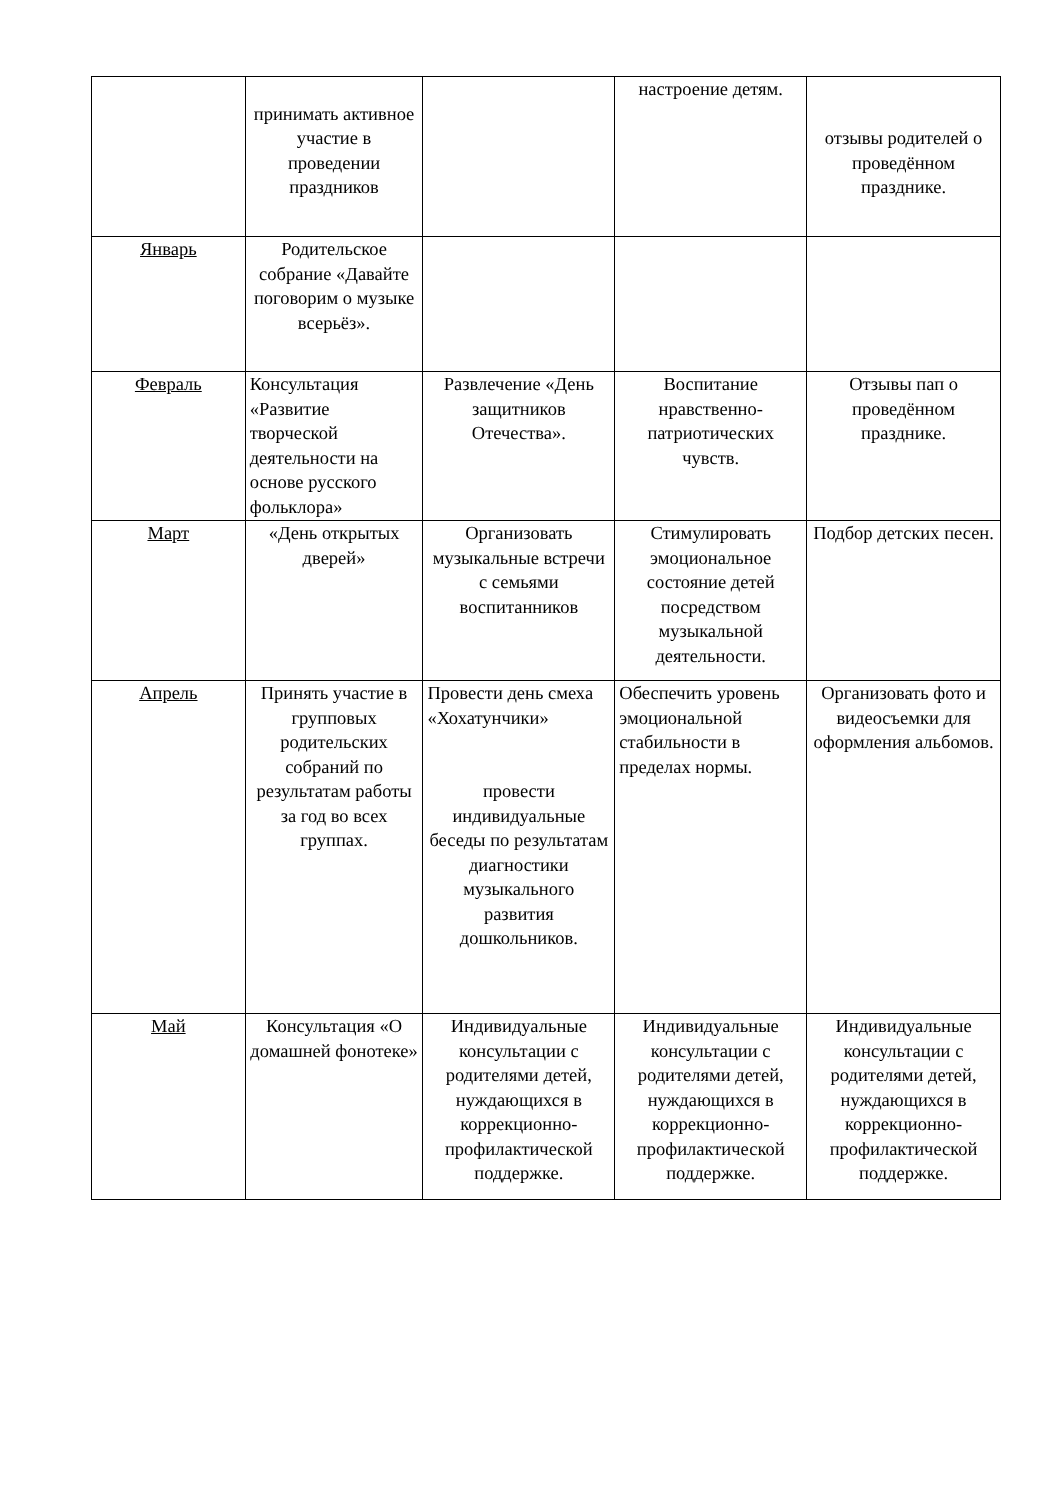| | принимать активное участие в проведении праздников | | настроение детям. | отзывы родителей о проведённом празднике. |
| Январь | Родительское собрание «Давайте поговорим о музыке всерьёз». | | | |
| Февраль | Консультация «Развитие творческой деятельности на основе русского фольклора» | Развлечение «День защитников Отечества». | Воспитание нравственно-патриотических чувств. | Отзывы пап о проведённом празднике. |
| Март | «День открытых дверей» | Организовать музыкальные встречи с семьями воспитанников | Стимулировать эмоциональное состояние детей посредством музыкальной деятельности. | Подбор детских песен. |
| Апрель | Принять участие в групповых родительских собраний по результатам работы за год во всех группах. | Провести день смеха «Хохатунчики» провести индивидуальные беседы по результатам диагностики музыкального развития дошкольников. | Обеспечить уровень эмоциональной стабильности в пределах нормы. | Организовать фото и видеосъемки для оформления альбомов. |
| Май | Консультация «О домашней фонотеке» | Индивидуальные консультации с родителями детей, нуждающихся в коррекционно-профилактической поддержке. | Индивидуальные консультации с родителями детей, нуждающихся в коррекционно-профилактической поддержке. | Индивидуальные консультации с родителями детей, нуждающихся в коррекционно-профилактической поддержке. |